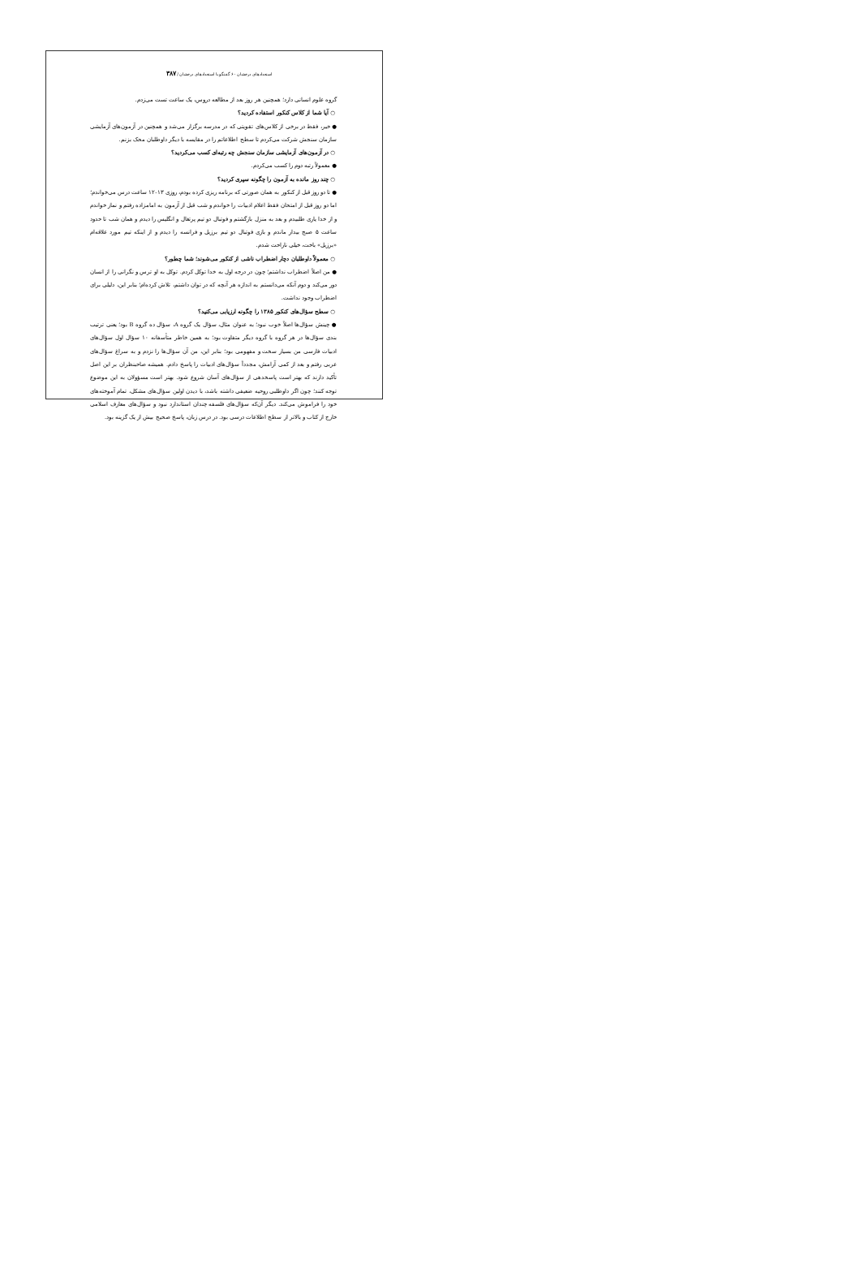استعدادهای درخشان ۶۰ گفتگو با استعدادهای درخشان / ۳۸۷
گروه علوم انسانی دارد؛ همچنین هر روز بعد از مطالعه دروس، یک ساعت تست می‌زدم.
○ آیا شما از کلاس کنکور استفاده کردید؟
● خیر، فقط در برخی از کلاس‌های تقویتی که در مدرسه برگزار می‌شد و همچنین در آزمون‌های آزمایشی سازمان سنجش شرکت می‌کردم تا سطح اطلاعاتم را در مقایسه با دیگر داوطلبان محک بزنم.
○ در آزمون‌های آزمایشی سازمان سنجش چه رتبه‌ای کسب می‌کردید؟
● معمولاً رتبه دوم را کسب می‌کردم.
○ چند روز مانده به آزمون را چگونه سپری کردید؟
● تا دو روز قبل از کنکور به همان صورتی که برنامه ریزی کرده بودم، روزی ۱۳-۱۲ ساعت درس می‌خواندم؛ اما دو روز قبل از امتحان فقط اعلام ادبیات را خواندم و شب قبل از آزمون به امامزاده رفتم و نماز خواندم و از خدا یاری طلبیدم و بعد به منزل بازگشتم و فوتبال دو تیم پرتغال و انگلیس را دیدم و همان شب تا حدود ساعت ۵ صبح بیدار ماندم و بازی فوتبال دو تیم برزیل و فرانسه را دیدم و از اینکه تیم مورد علاقه‌ام «برزیل» باخت، خیلی ناراحت شدم.
○ معمولاً داوطلبان دچار اضطراب ناشی از کنکور می‌شوند؛ شما چطور؟
● من اصلاً اضطراب نداشتم؛ چون در درجه اول به خدا توکل کردم. توکل به او ترس و نگرانی را از انسان دور می‌کند و دوم آنکه می‌دانستم به اندازه هر آنچه که در توان داشتم، تلاش کرده‌ام؛ بنابر این، دلیلی برای اضطراب وجود نداشت.
○ سطح سؤال‌های کنکور ۱۳۸۵ را چگونه ارزیابی می‌کنید؟
● چینش سؤال‌ها اصلاً خوب نبود؛ به عنوان مثال، سؤال یک گروه A، سؤال ده گروه B بود؛ یعنی ترتیب بندی سؤال‌ها در هر گروه با گروه دیگر متفاوت بود؛ به همین خاطر متأسفانه ۱۰ سؤال اول سؤال‌های ادبیات فارسی من بسیار سخت و مفهومی بود؛ بنابر این، من آن سؤال‌ها را نزدم و به سراغ سؤال‌های عربی رفتم و بعد از کمی آرامش، مجدداً سؤال‌های ادبیات را پاسخ دادم. همیشه صاحبنظران بر این اصل تأکید دارند که بهتر است پاسخدهی از سؤال‌های آسان شروع شود. بهتر است مسؤولان به این موضوع توجه کنند؛ چون اگر داوطلبی روحیه ضعیفی داشته باشد، با دیدن اولین سؤال‌های مشکل، تمام آموخته‌های خود را فراموش می‌کند. دیگر آن‌که سؤال‌های فلسفه چندان استاندارد نبود و سؤال‌های معارف اسلامی خارج از کتاب و بالاتر از سطح اطلاعات درسی بود. در درس زبان، پاسخ صحیح بیش از یک گزینه بود.